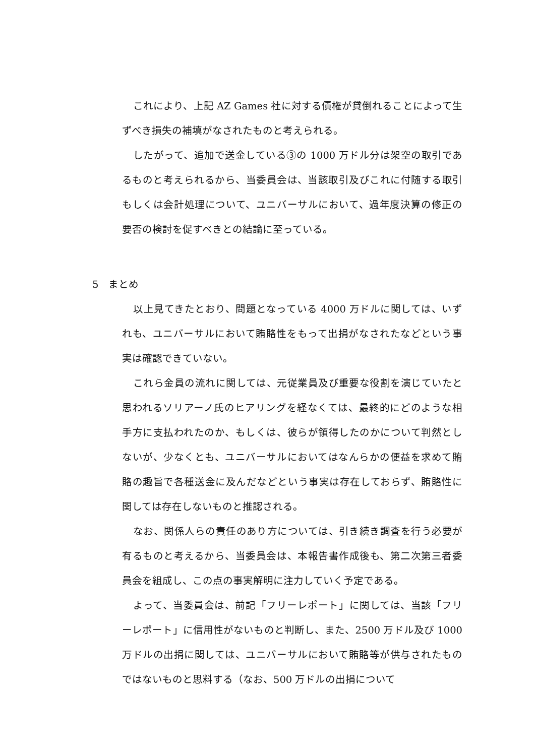これにより、上記 AZ Games 社に対する債権が貸倒れることによって生ずべき損失の補填がなされたものと考えられる。
したがって、追加で送金している③の 1000 万ドル分は架空の取引であるものと考えられるから、当委員会は、当該取引及びこれに付随する取引もしくは会計処理について、ユニバーサルにおいて、過年度決算の修正の要否の検討を促すべきとの結論に至っている。
5　まとめ
以上見てきたとおり、問題となっている 4000 万ドルに関しては、いずれも、ユニバーサルにおいて賄賂性をもって出捐がなされたなどという事実は確認できていない。
これら金員の流れに関しては、元従業員及び重要な役割を演じていたと思われるソリアーノ氏のヒアリングを経なくては、最終的にどのような相手方に支払われたのか、もしくは、彼らが領得したのかについて判然としないが、少なくとも、ユニバーサルにおいてはなんらかの便益を求めて賄賂の趣旨で各種送金に及んだなどという事実は存在しておらず、賄賂性に関しては存在しないものと推認される。
なお、関係人らの責任のあり方については、引き続き調査を行う必要が有るものと考えるから、当委員会は、本報告書作成後も、第二次第三者委員会を組成し、この点の事実解明に注力していく予定である。
よって、当委員会は、前記「フリーレポート」に関しては、当該「フリーレポート」に信用性がないものと判断し、また、2500 万ドル及び 1000 万ドルの出捐に関しては、ユニバーサルにおいて賄賂等が供与されたものではないものと思料する（なお、500 万ドルの出捐について